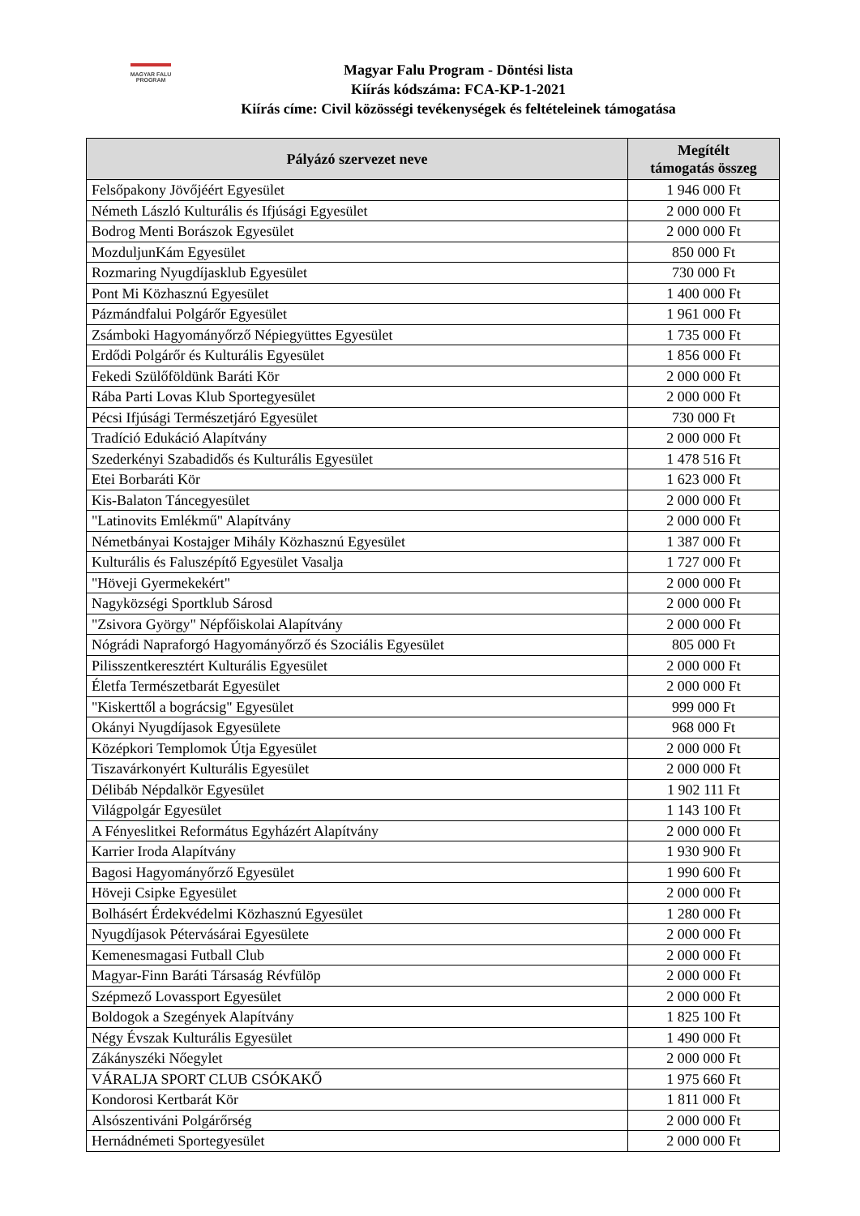MAGYAR FALU
PROGRAM
Magyar Falu Program - Döntési lista
Kiírás kódszáma: FCA-KP-1-2021
Kiírás címe: Civil közösségi tevékenységek és feltételeinek támogatása
| Pályázó szervezet neve | Megítélt támogatás összeg |
| --- | --- |
| Felsőpakony Jövőjéért Egyesület | 1 946 000 Ft |
| Németh László Kulturális és Ifjúsági Egyesület | 2 000 000 Ft |
| Bodrog Menti Borászok Egyesület | 2 000 000 Ft |
| MozduljunKám Egyesület | 850 000 Ft |
| Rozmaring Nyugdíjasklub Egyesület | 730 000 Ft |
| Pont Mi Közhasznú Egyesület | 1 400 000 Ft |
| Pázmándfalui Polgárőr Egyesület | 1 961 000 Ft |
| Zsámboki Hagyományőrző Népiegyüttes Egyesület | 1 735 000 Ft |
| Erdődi Polgárőr és Kulturális Egyesület | 1 856 000 Ft |
| Fekedi Szülőföldünk Baráti Kör | 2 000 000 Ft |
| Rába Parti Lovas Klub Sportegyesület | 2 000 000 Ft |
| Pécsi Ifjúsági Természetjáró Egyesület | 730 000 Ft |
| Tradíció Edukáció Alapítvány | 2 000 000 Ft |
| Szederkényi Szabadidős és Kulturális Egyesület | 1 478 516 Ft |
| Etei Borbaráti Kör | 1 623 000 Ft |
| Kis-Balaton Táncegyesület | 2 000 000 Ft |
| "Latinovits Emlékmű" Alapítvány | 2 000 000 Ft |
| Németbányai Kostajger Mihály Közhasznú Egyesület | 1 387 000 Ft |
| Kulturális és Faluszépítő Egyesület Vasalja | 1 727 000 Ft |
| "Höveji Gyermekekért" | 2 000 000 Ft |
| Nagyközségi Sportklub Sárosd | 2 000 000 Ft |
| "Zsivora György" Népfőiskolai Alapítvány | 2 000 000 Ft |
| Nógrádi Napraforgó Hagyományőrző és Szociális Egyesület | 805 000 Ft |
| Pilisszentkeresztért Kulturális Egyesület | 2 000 000 Ft |
| Életfa Természetbarát Egyesület | 2 000 000 Ft |
| "Kiskerttől a bográcsig" Egyesület | 999 000 Ft |
| Okányi Nyugdíjasok Egyesülete | 968 000 Ft |
| Középkori Templomok Útja Egyesület | 2 000 000 Ft |
| Tiszavárkonyért Kulturális Egyesület | 2 000 000 Ft |
| Délibáb Népdalkör Egyesület | 1 902 111 Ft |
| Világpolgár Egyesület | 1 143 100 Ft |
| A Fényeslitkei Református Egyházért Alapítvány | 2 000 000 Ft |
| Karrier Iroda Alapítvány | 1 930 900 Ft |
| Bagosi Hagyományőrző Egyesület | 1 990 600 Ft |
| Höveji Csipke Egyesület | 2 000 000 Ft |
| Bolhásért Érdekvédelmi Közhasznú Egyesület | 1 280 000 Ft |
| Nyugdíjasok Pétervásárai Egyesülete | 2 000 000 Ft |
| Kemenesmagasi Futball Club | 2 000 000 Ft |
| Magyar-Finn Baráti Társaság Révfülöp | 2 000 000 Ft |
| Szépmező Lovassport Egyesület | 2 000 000 Ft |
| Boldogok a Szegények Alapítvány | 1 825 100 Ft |
| Négy Évszak Kulturális Egyesület | 1 490 000 Ft |
| Zákányszéki Nőegylet | 2 000 000 Ft |
| VÁRALJA SPORT CLUB CSÓKAKŐ | 1 975 660 Ft |
| Kondorosi Kertbarát Kör | 1 811 000 Ft |
| Alsószentiváni Polgárőrség | 2 000 000 Ft |
| Hernádnémeti Sportegyesület | 2 000 000 Ft |